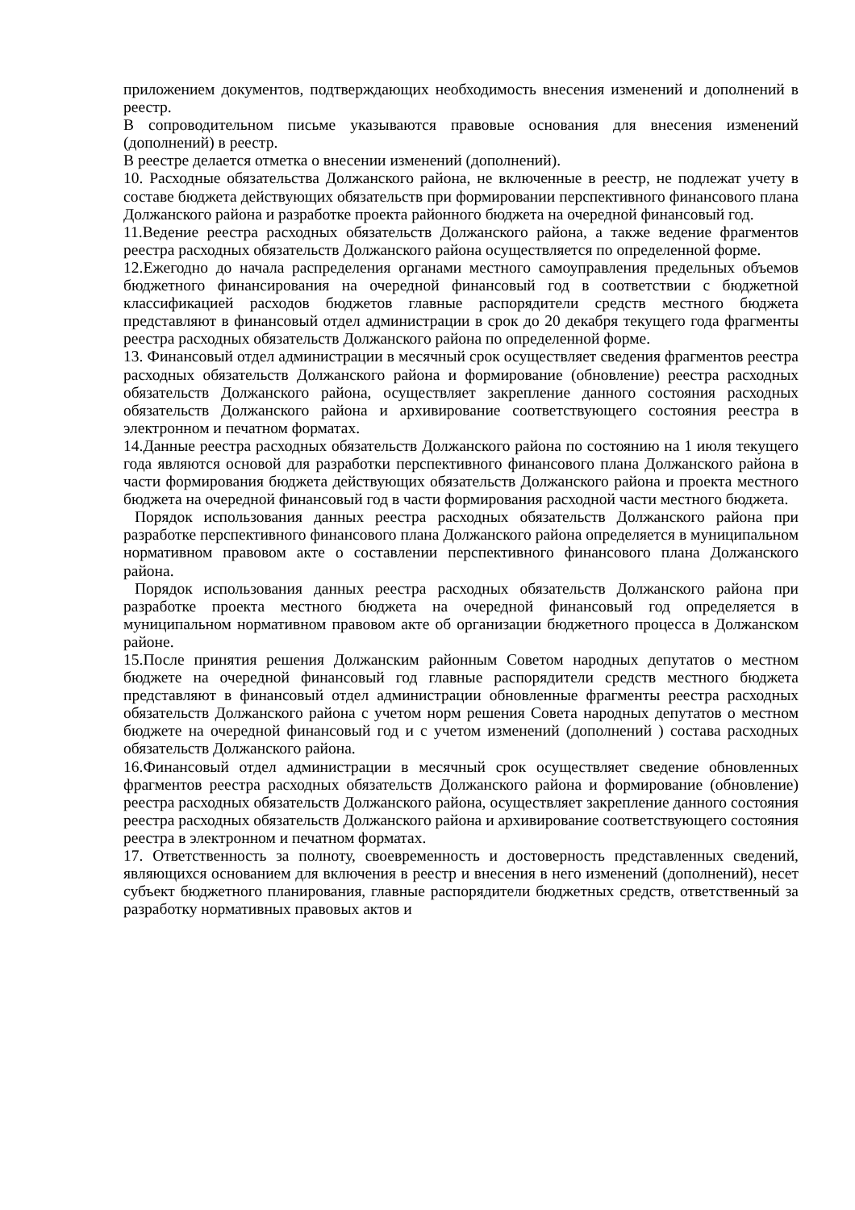приложением документов, подтверждающих необходимость внесения изменений и дополнений в реестр.
В сопроводительном письме указываются правовые основания для внесения изменений (дополнений) в реестр.
В реестре делается отметка о внесении изменений (дополнений).
10. Расходные обязательства Должанского района, не включенные в реестр, не подлежат учету в составе бюджета действующих обязательств при формировании перспективного финансового плана Должанского района и разработке проекта районного бюджета на очередной финансовый год.
11.Ведение реестра расходных обязательств Должанского района, а также ведение фрагментов реестра расходных обязательств Должанского района осуществляется по определенной форме.
12.Ежегодно до начала распределения органами местного самоуправления предельных объемов бюджетного финансирования на очередной финансовый год в соответствии с бюджетной классификацией расходов бюджетов главные распорядители средств местного бюджета представляют в финансовый отдел администрации в срок до 20 декабря текущего года фрагменты реестра расходных обязательств Должанского района по определенной форме.
13. Финансовый отдел администрации в месячный срок осуществляет сведения фрагментов реестра расходных обязательств Должанского района и формирование (обновление) реестра расходных обязательств Должанского района, осуществляет закрепление данного состояния расходных обязательств Должанского района и архивирование соответствующего состояния реестра в электронном и печатном форматах.
14.Данные реестра расходных обязательств Должанского района по состоянию на 1 июля текущего года являются основой для разработки перспективного финансового плана Должанского района в части формирования бюджета действующих обязательств Должанского района и проекта местного бюджета на очередной финансовый год в части формирования расходной части местного бюджета.
Порядок использования данных реестра расходных обязательств Должанского района при разработке перспективного финансового плана Должанского района определяется в муниципальном нормативном правовом акте о составлении перспективного финансового плана Должанского района.
Порядок использования данных реестра расходных обязательств Должанского района при разработке проекта местного бюджета на очередной финансовый год определяется в муниципальном нормативном правовом акте об организации бюджетного процесса в Должанском районе.
15.После принятия решения Должанским районным Советом народных депутатов о местном бюджете на очередной финансовый год главные распорядители средств местного бюджета представляют в финансовый отдел администрации обновленные фрагменты реестра расходных обязательств Должанского района с учетом норм решения Совета народных депутатов о местном бюджете на очередной финансовый год и с учетом изменений (дополнений ) состава расходных обязательств Должанского района.
16.Финансовый отдел администрации в месячный срок осуществляет сведение обновленных фрагментов реестра расходных обязательств Должанского района и формирование (обновление) реестра расходных обязательств Должанского района, осуществляет закрепление данного состояния реестра расходных обязательств Должанского района и архивирование соответствующего состояния реестра в электронном и печатном форматах.
17. Ответственность за полноту, своевременность и достоверность представленных сведений, являющихся основанием для включения в реестр и внесения в него изменений (дополнений), несет субъект бюджетного планирования, главные распорядители бюджетных средств, ответственный за разработку нормативных правовых актов и